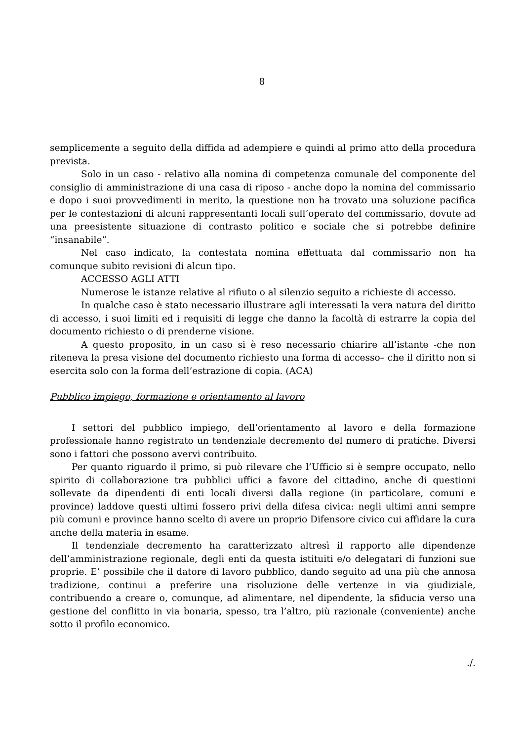8
semplicemente a seguito della diffida ad adempiere e quindi al primo atto della procedura prevista.
Solo in un caso - relativo alla nomina di competenza comunale del componente del consiglio di amministrazione di una casa di riposo - anche dopo la nomina del commissario e dopo i suoi provvedimenti in merito, la questione non ha trovato una soluzione pacifica per le contestazioni di alcuni rappresentanti locali sull’operato del commissario, dovute ad una preesistente situazione di contrasto politico e sociale che si potrebbe definire “insanabile”.
Nel caso indicato, la contestata nomina effettuata dal commissario non ha comunque subito revisioni di alcun tipo.
ACCESSO AGLI ATTI
Numerose le istanze relative al rifiuto o al silenzio seguito a richieste di accesso.
In qualche caso è stato necessario illustrare agli interessati la vera natura del diritto di accesso, i suoi limiti ed i requisiti di legge che danno la facoltà di estrarre la copia del documento richiesto o di prenderne visione.
A questo proposito, in un caso si è reso necessario chiarire all’istante -che non riteneva la presa visione del documento richiesto una forma di accesso– che il diritto non si esercita solo con la forma dell’estrazione di copia. (ACA)
Pubblico impiego, formazione e orientamento al lavoro
I settori del pubblico impiego, dell’orientamento al lavoro e della formazione professionale hanno registrato un tendenziale decremento del numero di pratiche. Diversi sono i fattori che possono avervi contribuito.
Per quanto riguardo il primo, si può rilevare che l’Ufficio si è sempre occupato, nello spirito di collaborazione tra pubblici uffici a favore del cittadino, anche di questioni sollevate da dipendenti di enti locali diversi dalla regione (in particolare, comuni e province) laddove questi ultimi fossero privi della difesa civica: negli ultimi anni sempre più comuni e province hanno scelto di avere un proprio Difensore civico cui affidare la cura anche della materia in esame.
Il tendenziale decremento ha caratterizzato altresì il rapporto alle dipendenze dell’amministrazione regionale, degli enti da questa istituiti e/o delegatari di funzioni sue proprie. E’ possibile che il datore di lavoro pubblico, dando seguito ad una più che annosa tradizione, continui a preferire una risoluzione delle vertenze in via giudiziale, contribuendo a creare o, comunque, ad alimentare, nel dipendente, la sfiducia verso una gestione del conflitto in via bonaria, spesso, tra l’altro, più razionale (conveniente) anche sotto il profilo economico.
./.